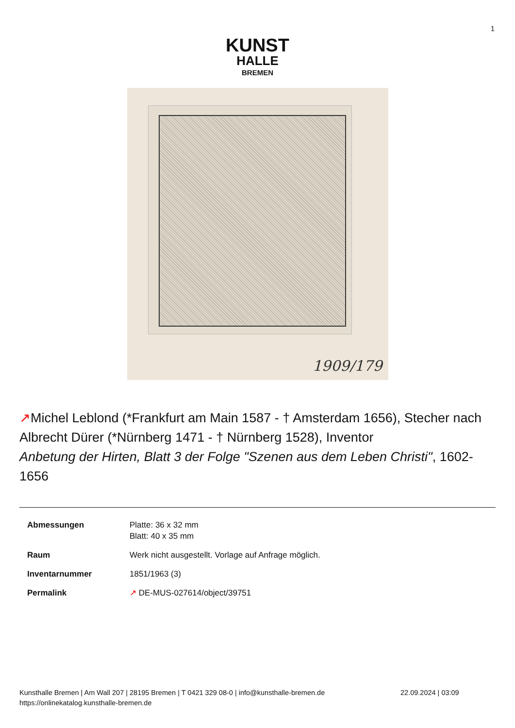1
KUNST
HALLE
BREMEN
1909/179
↗Michel Leblond (*Frankfurt am Main 1587 - † Amsterdam 1656), Stecher nach Albrecht Dürer (*Nürnberg 1471 - † Nürnberg 1528), Inventor
Anbetung der Hirten, Blatt 3 der Folge "Szenen aus dem Leben Christi", 1602-1656
| Abmessungen | Platte: 36 x 32 mm Blatt: 40 x 35 mm |
| Raum | Werk nicht ausgestellt. Vorlage auf Anfrage möglich. |
| Inventarnummer | 1851/1963 (3) |
| Permalink | ↗ DE-MUS-027614/object/39751 |
Kunsthalle Bremen | Am Wall 207 | 28195 Bremen | T 0421 329 08-0 | info@kunsthalle-bremen.de 22.09.2024 | 03:09
https://onlinekatalog.kunsthalle-bremen.de